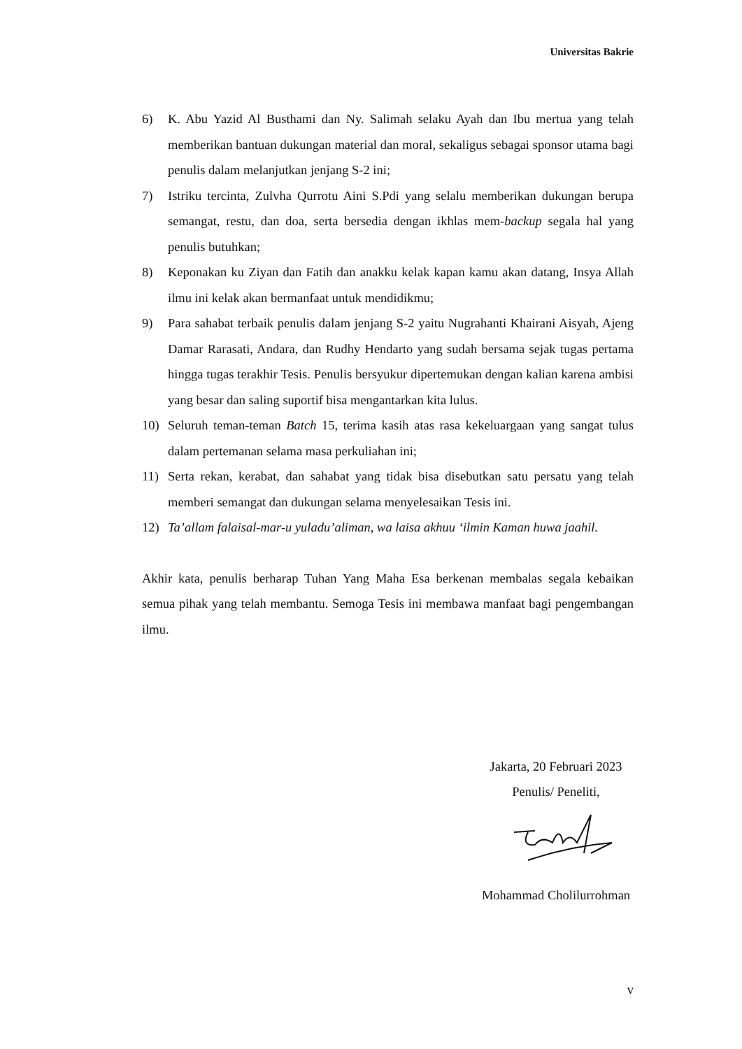Universitas Bakrie
6) K. Abu Yazid Al Busthami dan Ny. Salimah selaku Ayah dan Ibu mertua yang telah memberikan bantuan dukungan material dan moral, sekaligus sebagai sponsor utama bagi penulis dalam melanjutkan jenjang S-2 ini;
7) Istriku tercinta, Zulvha Qurrotu Aini S.Pdi yang selalu memberikan dukungan berupa semangat, restu, dan doa, serta bersedia dengan ikhlas mem-backup segala hal yang penulis butuhkan;
8) Keponakan ku Ziyan dan Fatih dan anakku kelak kapan kamu akan datang, Insya Allah ilmu ini kelak akan bermanfaat untuk mendidikmu;
9) Para sahabat terbaik penulis dalam jenjang S-2 yaitu Nugrahanti Khairani Aisyah, Ajeng Damar Rarasati, Andara, dan Rudhy Hendarto yang sudah bersama sejak tugas pertama hingga tugas terakhir Tesis. Penulis bersyukur dipertemukan dengan kalian karena ambisi yang besar dan saling suportif bisa mengantarkan kita lulus.
10) Seluruh teman-teman Batch 15, terima kasih atas rasa kekeluargaan yang sangat tulus dalam pertemanan selama masa perkuliahan ini;
11) Serta rekan, kerabat, dan sahabat yang tidak bisa disebutkan satu persatu yang telah memberi semangat dan dukungan selama menyelesaikan Tesis ini.
12) Ta’allam falaisal-mar-u yuladu’aliman, wa laisa akhuu ‘ilmin Kaman huwa jaahil.
Akhir kata, penulis berharap Tuhan Yang Maha Esa berkenan membalas segala kebaikan semua pihak yang telah membantu. Semoga Tesis ini membawa manfaat bagi pengembangan ilmu.
Jakarta, 20 Februari 2023
Penulis/ Peneliti,
Mohammad Cholilurrohman
v